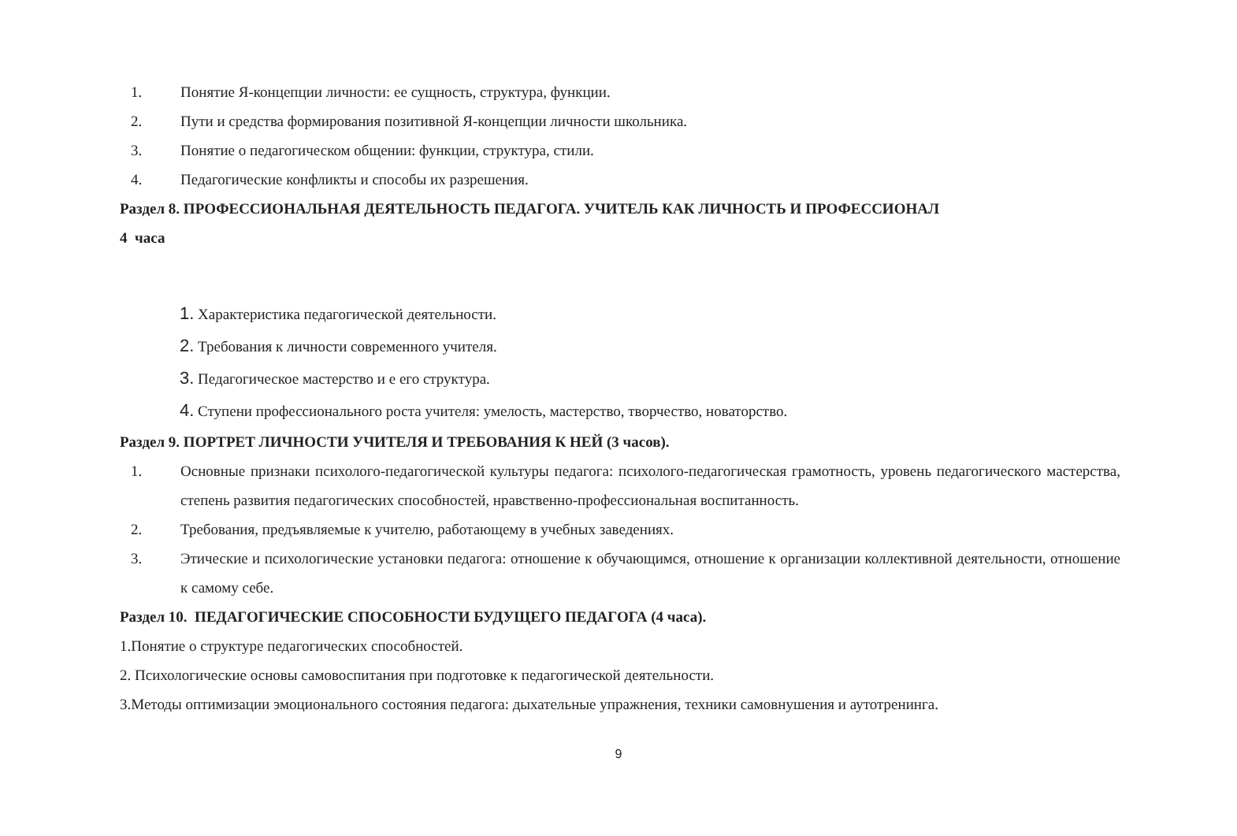1. Понятие Я-концепции личности: ее сущность, структура, функции.
2. Пути и средства формирования позитивной Я-концепции личности школьника.
3. Понятие о педагогическом общении: функции, структура, стили.
4. Педагогические конфликты и способы их разрешения.
Раздел 8. ПРОФЕССИОНАЛЬНАЯ ДЕЯТЕЛЬНОСТЬ ПЕДАГОГА. УЧИТЕЛЬ КАК ЛИЧНОСТЬ И ПРОФЕССИОНАЛ
4 часа
1. Характеристика педагогической деятельности.
2. Требования к личности современного учителя.
3. Педагогическое мастерство и е его структура.
4. Ступени профессионального роста учителя: умелость, мастерство, творчество, новаторство.
Раздел 9. ПОРТРЕТ ЛИЧНОСТИ УЧИТЕЛЯ И ТРЕБОВАНИЯ К НЕЙ (3 часов).
1. Основные признаки психолого-педагогической культуры педагога: психолого-педагогическая грамотность, уровень педагогического мастерства, степень развития педагогических способностей, нравственно-профессиональная воспитанность.
2. Требования, предъявляемые к учителю, работающему в учебных заведениях.
3. Этические и психологические установки педагога: отношение к обучающимся, отношение к организации коллективной деятельности, отношение к самому себе.
Раздел 10. ПЕДАГОГИЧЕСКИЕ СПОСОБНОСТИ БУДУЩЕГО ПЕДАГОГА (4 часа).
1.Понятие о структуре педагогических способностей.
2. Психологические основы самовоспитания при подготовке к педагогической деятельности.
3.Методы оптимизации эмоционального состояния педагога: дыхательные упражнения, техники самовнушения и аутотренинга.
9